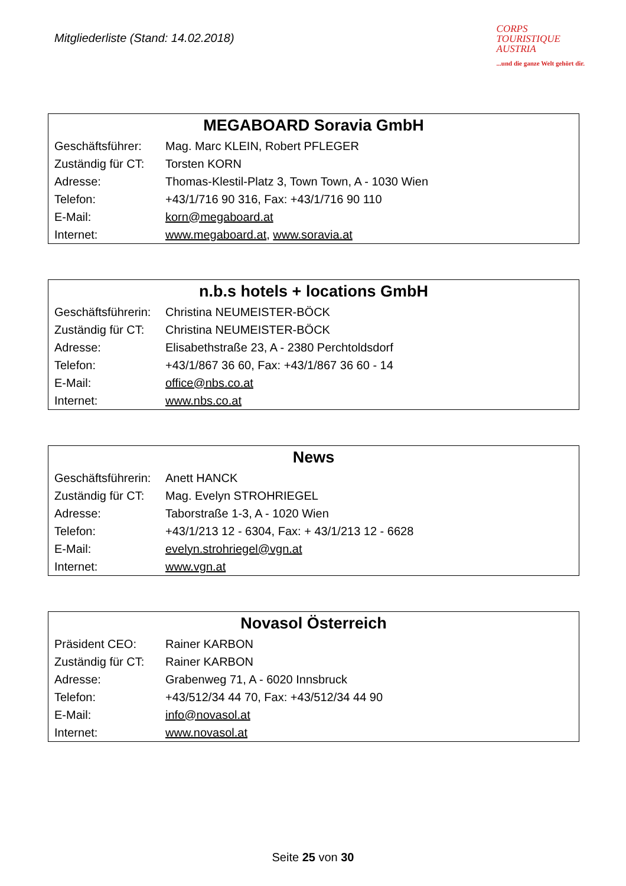Mitgliederliste (Stand: 14.02.2018)
CORPS
TOURISTIQUE
AUSTRIA
...und die ganze Welt gehört dir.
| MEGABOARD Soravia GmbH | |
| --- | --- |
| Geschäftsführer: | Mag. Marc KLEIN, Robert PFLEGER |
| Zuständig für CT: | Torsten KORN |
| Adresse: | Thomas-Klestil-Platz 3, Town Town, A - 1030 Wien |
| Telefon: | +43/1/716 90 316, Fax: +43/1/716 90 110 |
| E-Mail: | korn@megaboard.at |
| Internet: | www.megaboard.at , www.soravia.at |
| n.b.s hotels + locations GmbH | |
| --- | --- |
| Geschäftsführerin: | Christina NEUMEISTER-BÖCK |
| Zuständig für CT: | Christina NEUMEISTER-BÖCK |
| Adresse: | Elisabethstraße 23, A - 2380 Perchtoldsdorf |
| Telefon: | +43/1/867 36 60, Fax: +43/1/867 36 60 - 14 |
| E-Mail: | office@nbs.co.at |
| Internet: | www.nbs.co.at |
| News | |
| --- | --- |
| Geschäftsführerin: | Anett HANCK |
| Zuständig für CT: | Mag. Evelyn STROHRIEGEL |
| Adresse: | Taborstraße 1-3, A - 1020 Wien |
| Telefon: | +43/1/213 12 - 6304, Fax: + 43/1/213 12 - 6628 |
| E-Mail: | evelyn.strohriegel@vgn.at |
| Internet: | www.vgn.at |
| Novasol Österreich | |
| --- | --- |
| Präsident CEO: | Rainer KARBON |
| Zuständig für CT: | Rainer KARBON |
| Adresse: | Grabenweg 71, A - 6020 Innsbruck |
| Telefon: | +43/512/34 44 70, Fax: +43/512/34 44 90 |
| E-Mail: | info@novasol.at |
| Internet: | www.novasol.at |
Seite 25 von 30